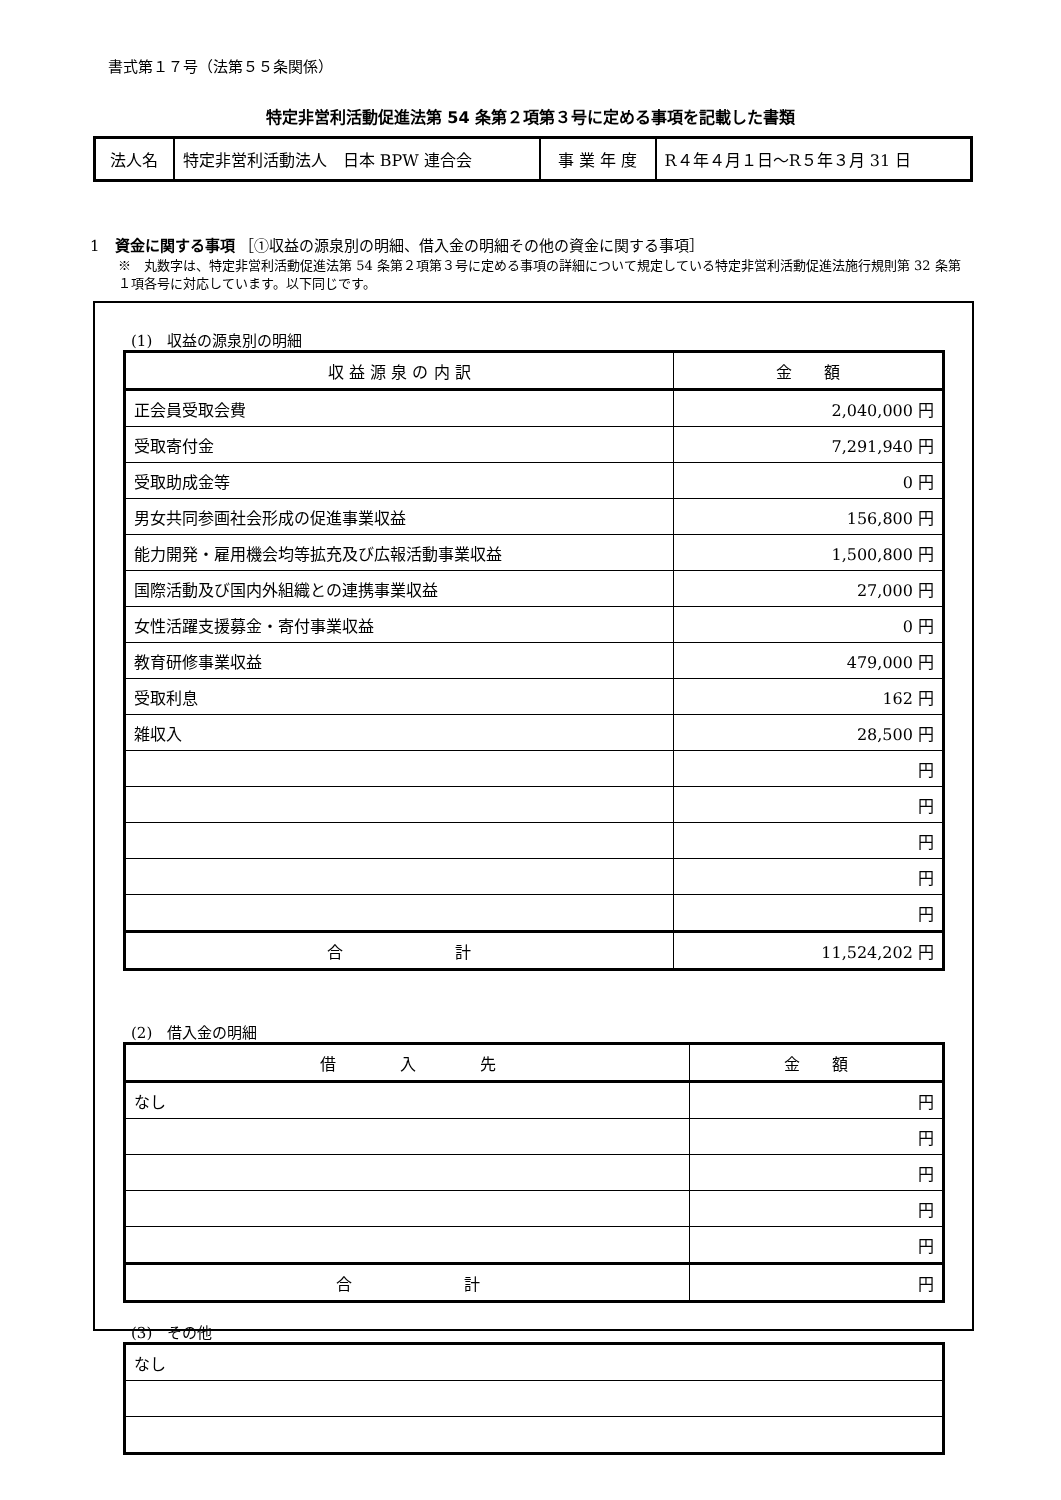書式第１７号（法第５５条関係）
特定非営利活動促進法第 54 条第２項第３号に定める事項を記載した書類
| 法人名 | 特定非営利活動法人 日本 BPW 連合会 | 事 業 年 度 | R４年４月１日～R５年３月 31 日 |
1　資金に関する事項 ［①収益の源泉別の明細、借入金の明細その他の資金に関する事項］
※　丸数字は、特定非営利活動促進法第 54 条第２項第３号に定める事項の詳細について規定している特定非営利活動促進法施行規則第 32 条第１項各号に対応しています。以下同じです。
(1)　収益の源泉別の明細
| 収 益 源 泉 の 内 訳 | 金 額 |
| --- | --- |
| 正会員受取会費 | 2,040,000 円 |
| 受取寄付金 | 7,291,940 円 |
| 受取助成金等 | 0 円 |
| 男女共同参画社会形成の促進事業収益 | 156,800 円 |
| 能力開発・雇用機会均等拡充及び広報活動事業収益 | 1,500,800 円 |
| 国際活動及び国内外組織との連携事業収益 | 27,000 円 |
| 女性活躍支援募金・寄付事業収益 | 0 円 |
| 教育研修事業収益 | 479,000 円 |
| 受取利息 | 162 円 |
| 雑収入 | 28,500 円 |
| | 円 |
| | 円 |
| | 円 |
| | 円 |
| | 円 |
| 合 計 | 11,524,202 円 |
(2)　借入金の明細
| 借 入 先 | 金 額 |
| --- | --- |
| なし | 円 |
| | 円 |
| | 円 |
| | 円 |
| | 円 |
| 合 計 | 円 |
(3)　その他
| なし |